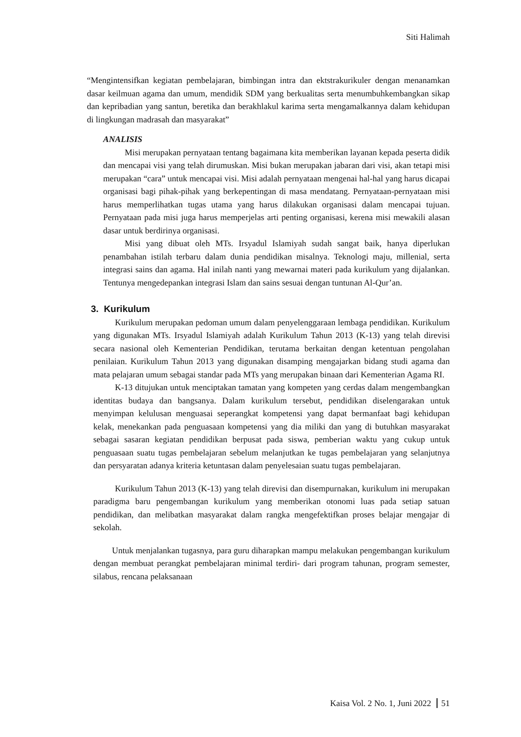Siti Halimah
“Mengintensifkan kegiatan pembelajaran, bimbingan intra dan ektstrakurikuler dengan menanamkan dasar keilmuan agama dan umum, mendidik SDM yang berkualitas serta menumbuhkembangkan sikap dan kepribadian yang santun, beretika dan berakhlakul karima serta mengamalkannya dalam kehidupan di lingkungan madrasah dan masyarakat”
ANALISIS
Misi merupakan pernyataan tentang bagaimana kita memberikan layanan kepada peserta didik dan mencapai visi yang telah dirumuskan. Misi bukan merupakan jabaran dari visi, akan tetapi misi merupakan “cara” untuk mencapai visi. Misi adalah pernyataan mengenai hal-hal yang harus dicapai organisasi bagi pihak-pihak yang berkepentingan di masa mendatang. Pernyataan-pernyataan misi harus memperlihatkan tugas utama yang harus dilakukan organisasi dalam mencapai tujuan. Pernyataan pada misi juga harus memperjelas arti penting organisasi, kerena misi mewakili alasan dasar untuk berdirinya organisasi.
Misi yang dibuat oleh MTs. Irsyadul Islamiyah sudah sangat baik, hanya diperlukan penambahan istilah terbaru dalam dunia pendidikan misalnya. Teknologi maju, millenial, serta integrasi sains dan agama. Hal inilah nanti yang mewarnai materi pada kurikulum yang dijalankan. Tentunya mengedepankan integrasi Islam dan sains sesuai dengan tuntunan Al-Qur’an.
3. Kurikulum
Kurikulum merupakan pedoman umum dalam penyelenggaraan lembaga pendidikan. Kurikulum yang digunakan MTs. Irsyadul Islamiyah adalah Kurikulum Tahun 2013 (K-13) yang telah direvisi secara nasional oleh Kementerian Pendidikan, terutama berkaitan dengan ketentuan pengolahan penilaian. Kurikulum Tahun 2013 yang digunakan disamping mengajarkan bidang studi agama dan mata pelajaran umum sebagai standar pada MTs yang merupakan binaan dari Kementerian Agama RI.
K-13 ditujukan untuk menciptakan tamatan yang kompeten yang cerdas dalam mengembangkan identitas budaya dan bangsanya. Dalam kurikulum tersebut, pendidikan diselengarakan untuk menyimpan kelulusan menguasai seperangkat kompetensi yang dapat bermanfaat bagi kehidupan kelak, menekankan pada penguasaan kompetensi yang dia miliki dan yang di butuhkan masyarakat sebagai sasaran kegiatan pendidikan berpusat pada siswa, pemberian waktu yang cukup untuk penguasaan suatu tugas pembelajaran sebelum melanjutkan ke tugas pembelajaran yang selanjutnya dan persyaratan adanya kriteria ketuntasan dalam penyelesaian suatu tugas pembelajaran.
Kurikulum Tahun 2013 (K-13) yang telah direvisi dan disempurnakan, kurikulum ini merupakan paradigma baru pengembangan kurikulum yang memberikan otonomi luas pada setiap satuan pendidikan, dan melibatkan masyarakat dalam rangka mengefektifkan proses belajar mengajar di sekolah.
Untuk menjalankan tugasnya, para guru diharapkan mampu melakukan pengembangan kurikulum dengan membuat perangkat pembelajaran minimal terdiri- dari program tahunan, program semester, silabus, rencana pelaksanaan
Kaisa Vol. 2 No. 1, Juni 2022 51